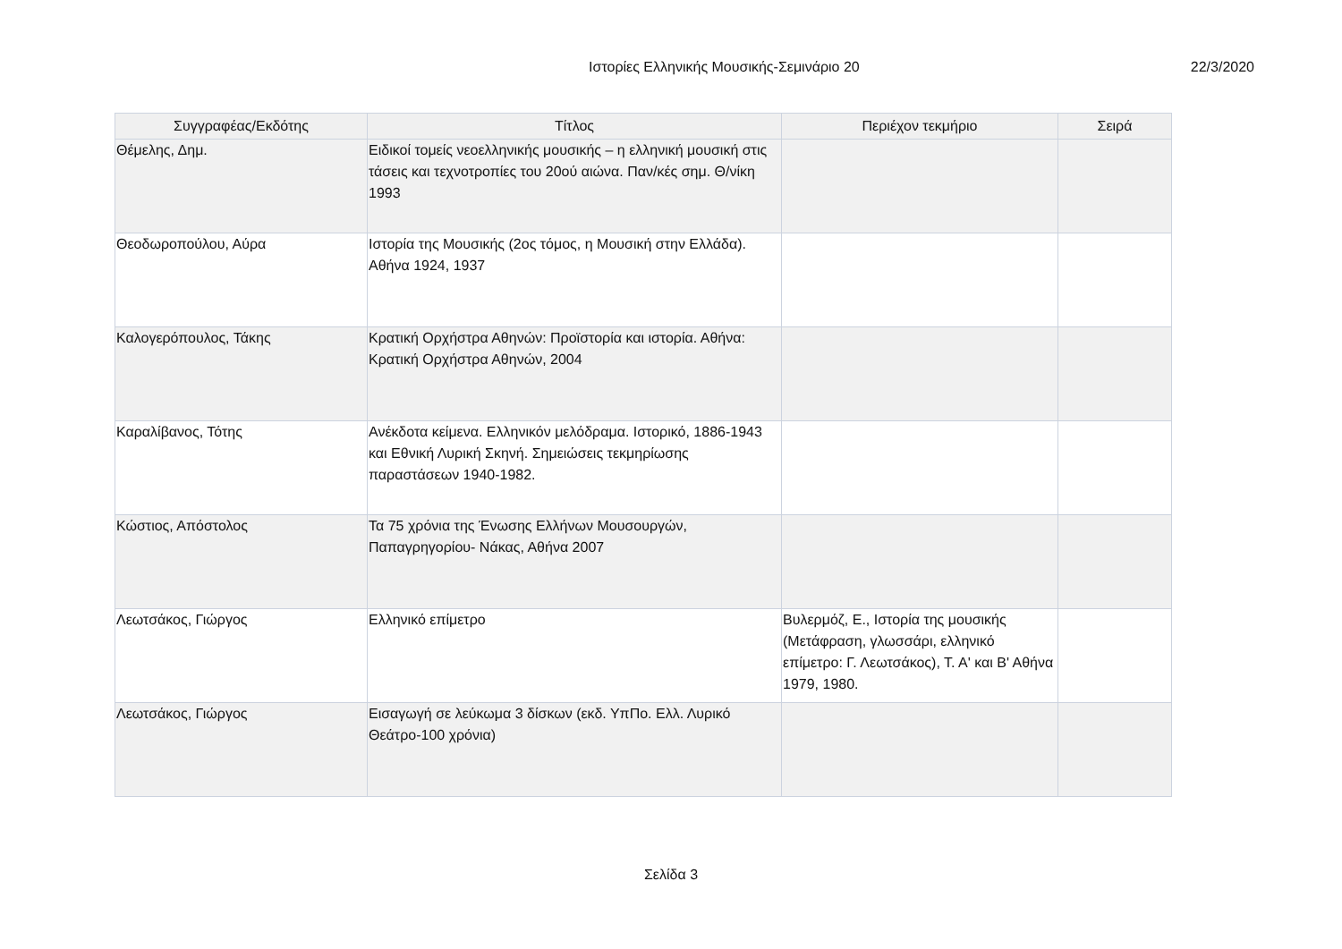Ιστορίες Ελληνικής Μουσικής-Σεμινάριο 20
22/3/2020
| Συγγραφέας/Εκδότης | Τίτλος | Περιέχον τεκμήριο | Σειρά |
| --- | --- | --- | --- |
| Θέμελης, Δημ. | Ειδικοί τομείς νεοελληνικής μουσικής – η ελληνική μουσική στις τάσεις και τεχνοτροπίες του 20ού αιώνα. Παν/κές σημ. Θ/νίκη 1993 | | |
| Θεοδωροπούλου, Αύρα | Ιστορία της Μουσικής (2ος τόμος, η Μουσική στην Ελλάδα). Αθήνα 1924, 1937 | | |
| Καλογερόπουλος, Τάκης | Κρατική Ορχήστρα Αθηνών: Προϊστορία και ιστορία. Αθήνα: Κρατική Ορχήστρα Αθηνών, 2004 | | |
| Καραλίβανος, Τότης | Ανέκδοτα κείμενα. Ελληνικόν μελόδραμα. Ιστορικό, 1886-1943 και Εθνική Λυρική Σκηνή. Σημειώσεις τεκμηρίωσης παραστάσεων 1940-1982. | | |
| Κώστιος, Απόστολος | Τα 75 χρόνια της Ένωσης Ελλήνων Μουσουργών, Παπαγρηγορίου- Νάκας, Αθήνα 2007 | | |
| Λεωτσάκος, Γιώργος | Ελληνικό επίμετρο | Βυλερμόζ, Ε., Ιστορία της μουσικής (Μετάφραση, γλωσσάρι, ελληνικό επίμετρο: Γ. Λεωτσάκος), Τ. Α' και Β' Αθήνα 1979, 1980. | |
| Λεωτσάκος, Γιώργος | Εισαγωγή σε λεύκωμα 3 δίσκων (εκδ. ΥπΠο. Ελλ. Λυρικό Θεάτρο-100 χρόνια) | | |
Σελίδα 3